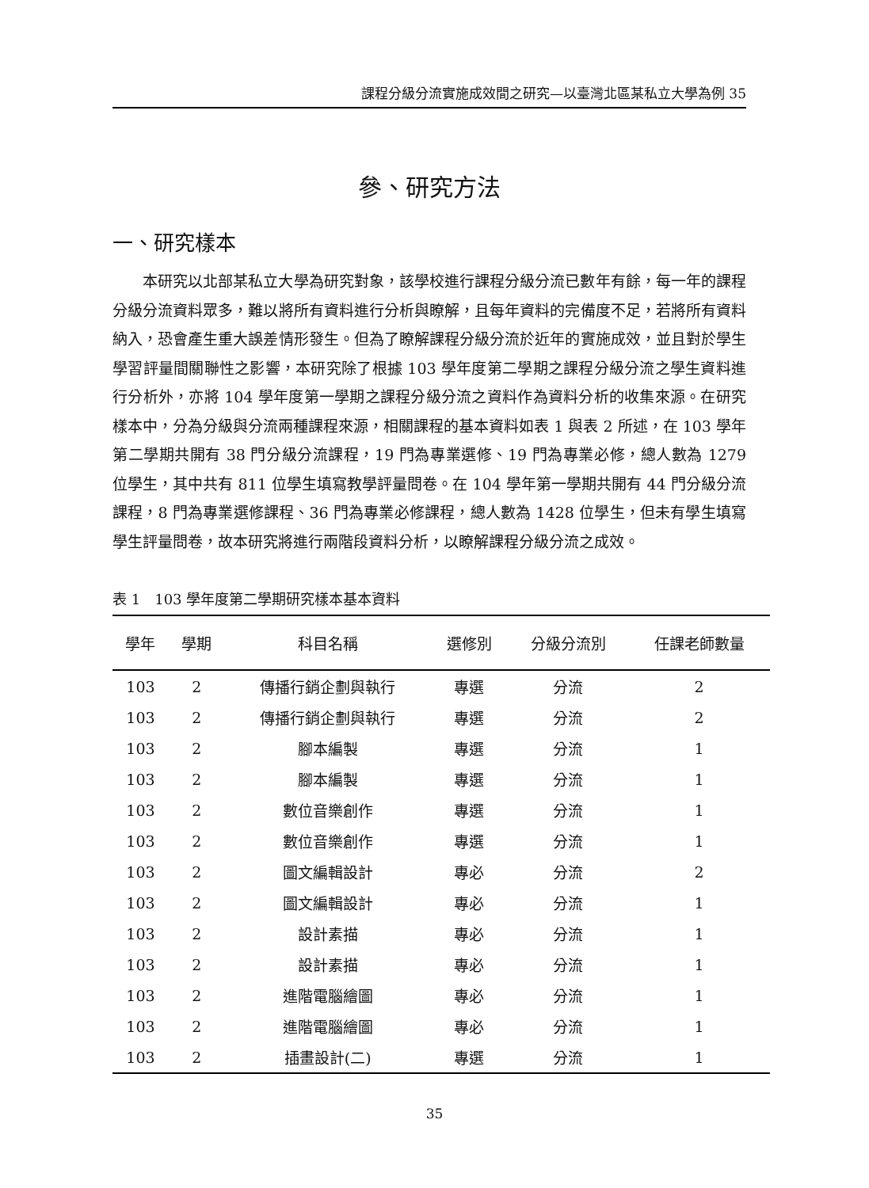課程分級分流實施成效間之研究—以臺灣北區某私立大學為例 35
參、研究方法
一、研究樣本
本研究以北部某私立大學為研究對象，該學校進行課程分級分流已數年有餘，每一年的課程分級分流資料眾多，難以將所有資料進行分析與瞭解，且每年資料的完備度不足，若將所有資料納入，恐會產生重大誤差情形發生。但為了瞭解課程分級分流於近年的實施成效，並且對於學生學習評量間關聯性之影響，本研究除了根據 103 學年度第二學期之課程分級分流之學生資料進行分析外，亦將 104 學年度第一學期之課程分級分流之資料作為資料分析的收集來源。在研究樣本中，分為分級與分流兩種課程來源，相關課程的基本資料如表 1 與表 2 所述，在 103 學年第二學期共開有 38 門分級分流課程，19 門為專業選修、19 門為專業必修，總人數為 1279 位學生，其中共有 811 位學生填寫教學評量問卷。在 104 學年第一學期共開有 44 門分級分流課程，8 門為專業選修課程、36 門為專業必修課程，總人數為 1428 位學生，但未有學生填寫學生評量問卷，故本研究將進行兩階段資料分析，以瞭解課程分級分流之成效。
表 1　103 學年度第二學期研究樣本基本資料
| 學年 | 學期 | 科目名稱 | 選修別 | 分級分流別 | 任課老師數量 |
| --- | --- | --- | --- | --- | --- |
| 103 | 2 | 傳播行銷企劃與執行 | 專選 | 分流 | 2 |
| 103 | 2 | 傳播行銷企劃與執行 | 專選 | 分流 | 2 |
| 103 | 2 | 腳本編製 | 專選 | 分流 | 1 |
| 103 | 2 | 腳本編製 | 專選 | 分流 | 1 |
| 103 | 2 | 數位音樂創作 | 專選 | 分流 | 1 |
| 103 | 2 | 數位音樂創作 | 專選 | 分流 | 1 |
| 103 | 2 | 圖文編輯設計 | 專必 | 分流 | 2 |
| 103 | 2 | 圖文編輯設計 | 專必 | 分流 | 1 |
| 103 | 2 | 設計素描 | 專必 | 分流 | 1 |
| 103 | 2 | 設計素描 | 專必 | 分流 | 1 |
| 103 | 2 | 進階電腦繪圖 | 專必 | 分流 | 1 |
| 103 | 2 | 進階電腦繪圖 | 專必 | 分流 | 1 |
| 103 | 2 | 插畫設計(二) | 專選 | 分流 | 1 |
35